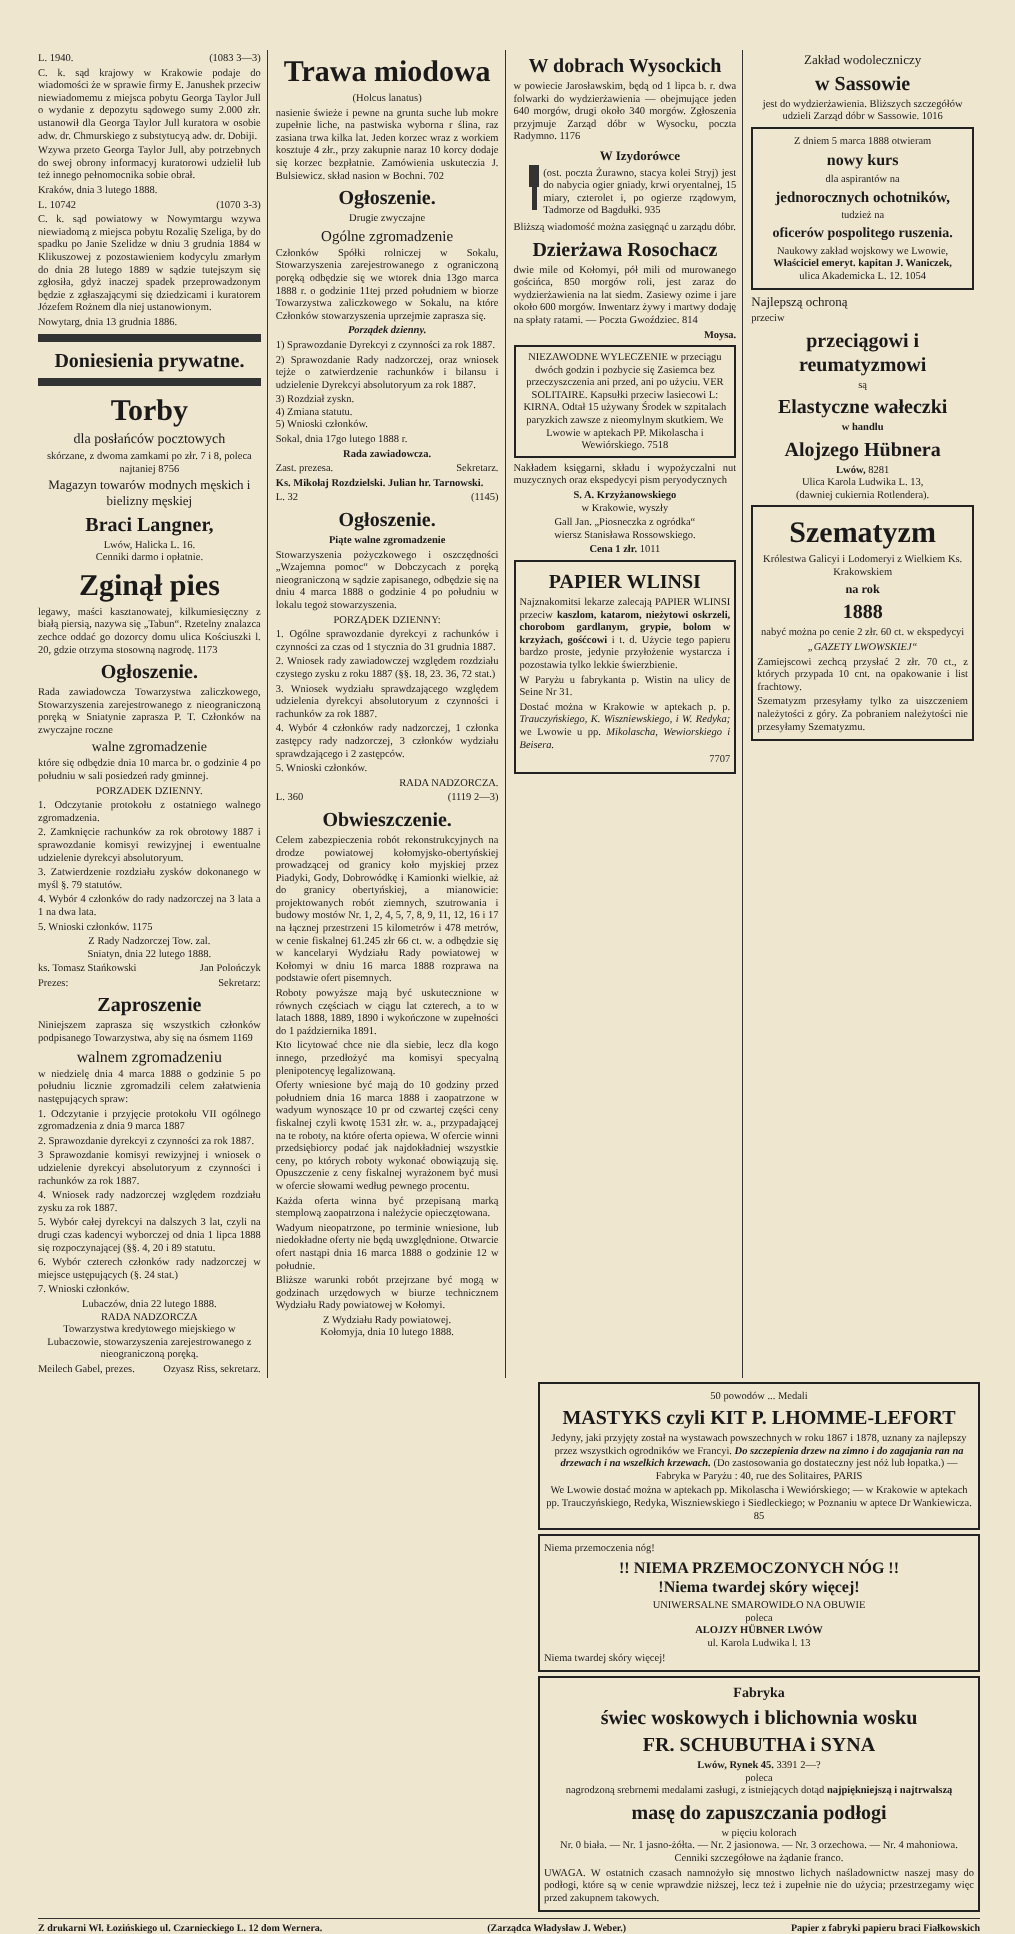L. 1940. (1083 3—3)
C. k. sąd krajowy w Krakowie podaje do wiadomości że w sprawie firmy E. Janushek przeciw niewiadomemu z miejsca pobytu Georga Taylor Jull o wydanie z depozytu sądowego sumy 2.000 złr. ustanowił dla Georga Taylor Jull kuratora w osobie adw. dr. Chmurskiego z substytucyą adw. dr. Dobiji.
Wzywa przeto Georga Taylor Jull, aby potrzebnych do swej obrony informacyj kuratorowi udzielił lub też innego pełnomocnika sobie obrał.
Kraków, dnia 3 lutego 1888.
L. 10742 (1070 3-3)
C. k. sąd powiatowy w Nowymtargu wzywa niewiadomą z miejsca pobytu Rozalię Szeliga, by do spadku po Janie Szelidze w dniu 3 grudnia 1884 w Klikuszowej z pozostawieniem kodycylu zmarłym do dnia 28 lutego 1889 w sądzie tutejszym się zgłosiła, gdyż inaczej spadek przeprowadzonym będzie z zgłaszającymi się dziedzicami i kuratorem Józefem Rożnem dla niej ustanowionym.
Nowytarg, dnia 13 grudnia 1886.
Doniesienia prywatne.
Torby
dla posłańców pocztowych
skórzane, z dwoma zamkami po złr. 7 i 8, poleca najtaniej 8756
Magazyn towarów modnych męskich i bielizny męskiej
Braci Langner,
Lwów, Halicka L. 16.
Cenniki darmo i opłatnie.
Zginął pies
legawy, maści kasztanowatej, kilkumiesięczny z białą piersią, nazywa się „Tabun“. Rzetelny znalazca zechce oddać go dozorcy domu ulica Kościuszki l. 20, gdzie otrzyma stosowną nagrodę. 1173
Ogłoszenie.
Rada zawiadowcza Towarzystwa zaliczkowego, Stowarzyszenia zarejestrowanego z nieograniczoną poręką w Sniatynie zaprasza P. T. Członków na zwyczajne roczne
walne zgromadzenie
które się odbędzie dnia 10 marca br. o godzinie 4 po południu w sali posiedzeń rady gminnej.
PORZADEK DZIENNY.
1. Odczytanie protokołu z ostatniego walnego zgromadzenia.
2. Zamknięcie rachunków za rok obrotowy 1887 i sprawozdanie komisyi rewizyjnej i ewentualne udzielenie dyrekcyi absolutoryum.
3. Zatwierdzenie rozdziału zysków dokonanego w myśl §. 79 statutów.
4. Wybór 4 członków do rady nadzorczej na 3 lata a 1 na dwa lata.
5. Wnioski członków. 1175
Z Rady Nadzorczej Tow. zal.
Sniatyn, dnia 22 lutego 1888.
ks. Tomasz Stańkowski Jan Polończyk
Prezes: Sekretarz:
Zaproszenie
Niniejszem zaprasza się wszystkich członków podpisanego Towarzystwa, aby się na ósmem 1169
walnem zgromadzeniu
w niedzielę dnia 4 marca 1888 o godzinie 5 po południu licznie zgromadzili celem załatwienia następujących spraw:
1. Odczytanie i przyjęcie protokołu VII ogólnego zgromadzenia z dnia 9 marca 1887
2. Sprawozdanie dyrekcyi z czynności za rok 1887.
3 Sprawozdanie komisyi rewizyjnej i wniosek o udzielenie dyrekcyi absolutoryum z czynności i rachunków za rok 1887.
4. Wniosek rady nadzorczej względem rozdziału zysku za rok 1887.
5. Wybór całej dyrekcyi na dalszych 3 lat, czyli na drugi czas kadencyi wyborczej od dnia 1 lipca 1888 się rozpoczynającej (§§. 4, 20 i 89 statutu.
6. Wybór czterech członków rady nadzorczej w miejsce ustępujących (§. 24 stat.)
7. Wnioski członków.
Lubaczów, dnia 22 lutego 1888.
RADA NADZORCZA
Towarzystwa kredytowego miejskiego w Lubaczowie, stowarzyszenia zarejestrowanego z nieograniczoną poręką.
Meilech Gabel, prezes. Ozyasz Riss, sekretarz.
Trawa miodowa
(Holcus lanatus)
nasienie świeże i pewne na grunta suche lub mokre zupełnie liche, na pastwiska wyborna r ślina, raz zasiana trwa kilka lat. Jeden korzec wraz z workiem kosztuje 4 złr., przy zakupnie naraz 10 korcy dodaje się korzec bezpłatnie. Zamówienia uskuteczia J. Bulsiewicz. skład nasion w Bochni. 702
Ogłoszenie.
Drugie zwyczajne
Ogólne zgromadzenie
Członków Spółki rolniczej w Sokalu, Stowarzyszenia zarejestrowanego z ograniczoną poręką odbędzie się we wtorek dnia 13go marca 1888 r. o godzinie 11tej przed południem w biorze Towarzystwa zaliczkowego w Sokalu, na które Członków stowarzyszenia uprzejmie zaprasza się.
Porządek dzienny.
1) Sprawozdanie Dyrekcyi z czynności za rok 1887.
2) Sprawozdanie Rady nadzorczej, oraz wniosek tejże o zatwierdzenie rachunków i bilansu i udzielenie Dyrekcyi absolutoryum za rok 1887.
3) Rozdział zyskn.
4) Zmiana statutu.
5) Wnioski członków.
Sokal, dnia 17go lutego 1888 r.
Rada zawiadowcza.
Zast. prezesa. Sekretarz.
Ks. Mikołaj Rozdzielski. Julian hr. Tarnowski.
L. 32 (1145)
Ogłoszenie.
Piąte walne zgromadzenie
Stowarzyszenia pożyczkowego i oszczędności „Wzajemna pomoc“ w Dobczycach z poręką nieograniczoną w sądzie zapisanego, odbędzie się na dniu 4 marca 1888 o godzinie 4 po południu w lokalu tegoż stowarzyszenia.
PORZĄDEK DZIENNY:
1. Ogólne sprawozdanie dyrekcyi z rachunków i czynności za czas od 1 stycznia do 31 grudnia 1887.
2. Wniosek rady zawiadowczej względem rozdziału czystego zysku z roku 1887 (§§. 18, 23. 36, 72 stat.)
3. Wniosek wydziału sprawdzającego względem udzielenia dyrekcyi absolutoryum z czynności i rachunków za rok 1887.
4. Wybór 4 członków rady nadzorczej, 1 członka zastępcy rady nadzorczej, 3 członków wydziału sprawdzającego i 2 zastępców.
5. Wnioski członków.
RADA NADZORCZA.
L. 360 (1119 2—3)
Obwieszczenie.
Celem zabezpieczenia robót rekonstrukcyjnych na drodze powiatowej kołomyjsko-obertyńskiej prowadzącej od granicy koło myjskiej przez Piadyki, Gody, Dobrowódkę i Kamionki wielkie, aż do granicy obertyńskiej, a mianowicie: projektowanych robót ziemnych, szutrowania i budowy mostów Nr. 1, 2, 4, 5, 7, 8, 9, 11, 12, 16 i 17 na łącznej przestrzeni 15 kilometrów i 478 metrów, w cenie fiskalnej 61.245 złr 66 ct. w. a odbędzie się w kancelaryi Wydziału Rady powiatowej w Kołomyi w dniu 16 marca 1888 rozprawa na podstawie ofert pisemnych.
Roboty powyższe mają być uskutecznione w równych częściach w ciągu lat czterech, a to w latach 1888, 1889, 1890 i wykończone w zupełności do 1 października 1891.
Kto licytować chce nie dla siebie, lecz dla kogo innego, przedłożyć ma komisyi specyalną plenipotencyę legalizowaną.
Oferty wniesione być mają do 10 godziny przed południem dnia 16 marca 1888 i zaopatrzone w wadyum wynoszące 10 pr od czwartej części ceny fiskalnej czyli kwotę 1531 złr. w. a., przypadającej na te roboty, na które oferta opiewa. W ofercie winni przedsiębiorcy podać jak najdokładniej wszystkie ceny, po których roboty wykonać obowiązują się. Opuszczenie z ceny fiskalnej wyrażonem być musi w ofercie słowami według pewnego procentu.
Każda oferta winna być przepisaną marką stemplową zaopatrzona i należycie opieczętowana.
Wadyum nieopatrzone, po terminie wniesione, lub niedokładne oferty nie będą uwzględnione. Otwarcie ofert nastąpi dnia 16 marca 1888 o godzinie 12 w południe.
Bliższe warunki robót przejrzane być mogą w godzinach urzędowych w biurze technicznem Wydziału Rady powiatowej w Kołomyi.
Z Wydziału Rady powiatowej.
Kołomyja, dnia 10 lutego 1888.
W dobrach Wysockich
w powiecie Jarosławskim, będą od 1 lipca b. r. dwa folwarki do wydzierżawienia — obejmujące jeden 640 morgów, drugi około 340 morgów. Zgłoszenia przyjmuje Zarząd dóbr w Wysocku, poczta Radymno. 1176
W Izydorówce
(ost. poczta Żurawno, stacya kolei Stryj) jest do nabycia ogier gniady, krwi oryentalnej, 15 miary, czterolet i, po ogierze rządowym, Tadmorze od Bagdułki. 935
Bliższą wiadomość można zasięgnąć u zarządu dóbr.
Dzierżawa Rosochacz
dwie mile od Kołomyi, pół mili od murowanego gościńca, 850 morgów roli, jest zaraz do wydzierżawienia na lat siedm. Zasiewy ozime i jare około 600 morgów. Inwentarz żywy i martwy dodaję na spłaty ratami. — Poczta Gwoździec. 814
Moysa.
NIEZAWODNE WYLECZENIE w przeciągu dwóch godzin i pozbycie się Zasiemca bez przeczyszczenia ani przed, ani po użyciu. VER SOLITAIRE. Kapsułki przeciw lasiecowi L: KIRNA. Odtał 15 używany Środek w szpitalach paryzkich zawsze z nieomylnym skutkiem. We Lwowie w aptekach PP. Mikolascha i Wewiórskiego. 7518
Nakładem księgarni, składu i wypożyczalni nut muzycznych oraz ekspedycyi pism peryodycznych
S. A. Krzyżanowskiego
w Krakowie, wyszły
Gall Jan. „Piosneczka z ogródka“
wiersz Stanisława Rossowskiego.
Cena 1 złr. 1011
PAPIER WLINSI
Najznakomitsi lekarze zalecają PAPIER WLINSI przeciw kaszlom, katarom, nieżytowi oskrzeli, chorobom gardlanym, grypie, bolom w krzyżach, gośćcowi i t. d. Użycie tego papieru bardzo proste, jedynie przyłożenie wystarcza i pozostawia tylko lekkie świerzbienie.
W Paryżu u fabrykanta p. Wistin na ulicy de Seine Nr 31.
Dostać można w Krakowie w aptekach p. p. Trauczyńskiego, K. Wiszniewskiego, i W. Redyka; we Lwowie u pp. Mikolascha, Wewiorskiego i Beisera.
7707
Zakład wodoleczniczy
w Sassowie
jest do wydzierżawienia. Bliższych szczegółów udzieli Zarząd dóbr w Sassowie. 1016
Z dniem 5 marca 1888 otwieram
nowy kurs
dla aspirantów na
jednorocznych ochotników,
tudzież na
oficerów pospolitego ruszenia.
Naukowy zakład wojskowy we Lwowie,
Właściciel emeryt. kapitan J. Waniczek,
ulica Akademicka L. 12. 1054
Najlepszą ochroną
przeciw
przeciągowi i reumatyzmowi
są
Elastyczne wałeczki
w handlu
Alojzego Hübnera
Lwów, 8281
Ulica Karola Ludwika L. 13,
(dawniej cukiernia Rotlendera).
Szematyzm
Królestwa Galicyi i Lodomeryi z Wielkiem Ks. Krakowskiem
na rok
1888
nabyć można po cenie 2 złr. 60 ct. w ekspedycyi
„GAZETY LWOWSKIEJ“
Zamiejscowi zechcą przysłać 2 złr. 70 ct., z których przypada 10 cnt. na opakowanie i list frachtowy.
Szematyzm przesyłamy tylko za uiszczeniem należytości z góry. Za pobraniem należytości nie przesyłamy Szematyzmu.
50 powodów ... Medali
MASTYKS czyli KIT P. LHOMME-LEFORT
Jedyny, jaki przyjęty został na wystawach powszechnych w roku 1867 i 1878, uznany za najlepszy przez wszystkich ogrodników we Francyi. Do szczepienia drzew na zimno i do zagajania ran na drzewach i na wszelkich krzewach. (Do zastosowania go dostateczny jest nóż lub łopatka.) — Fabryka w Paryżu : 40, rue des Solitaires, PARIS
We Lwowie dostać można w aptekach pp. Mikolascha i Wewiórskiego; — w Krakowie w aptekach pp. Trauczyńskiego, Redyka, Wiszniewskiego i Siedleckiego; w Poznaniu w aptece Dr Wankiewicza. 85
Niema przemoczenia nóg!
!! NIEMA PRZEMOCZONYCH NÓG !!
!Niema twardej skóry więcej!
UNIWERSALNE SMAROWIDŁO NA OBUWIE
poleca
ALOJZY HÜBNER LWÓW
ul. Karola Ludwika l. 13
Niema twardej skóry więcej!
Fabryka
świec woskowych i blichownia wosku
FR. SCHUBUTHA i SYNA
Lwów, Rynek 45. 3391 2—?
poleca
nagrodzoną srebrnemi medalami zasługi, z istniejących dotąd najpiękniejszą i najtrwalszą
masę do zapuszczania podłogi
w pięciu kolorach
Nr. 0 biała. — Nr. 1 jasno-żółta. — Nr. 2 jasionowa. — Nr. 3 orzechowa. — Nr. 4 mahoniowa.
Cenniki szczegółowe na żądanie franco.
UWAGA. W ostatnich czasach namnożyło się mnostwo lichych naśladownictw naszej masy do podłogi, które są w cenie wprawdzie niższej, lecz też i zupełnie nie do użycia; przestrzegamy więc przed zakupnem takowych.
Z drukarni Wł. Łozińskiego ul. Czarnieckiego L. 12 dom Wernera. (Zarządca Władysław J. Weber.) Papier z fabryki papieru braci Fiałkowskich